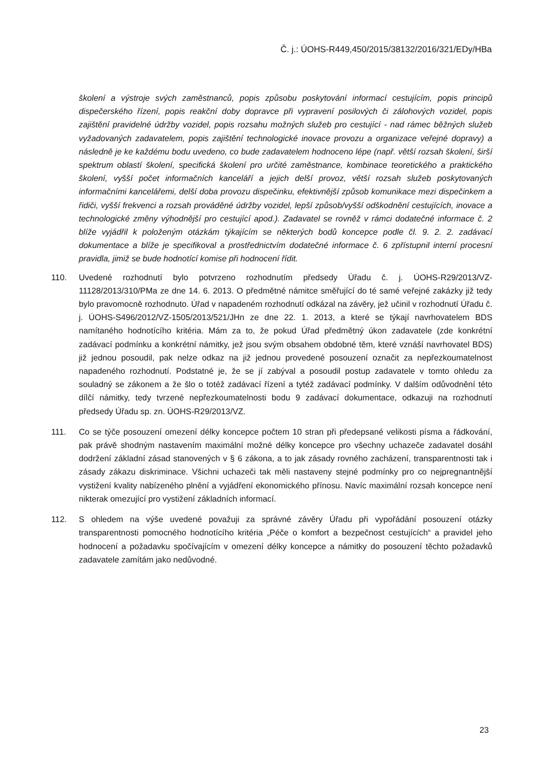Č. j.: ÚOHS-R449,450/2015/38132/2016/321/EDy/HBa
školení a výstroje svých zaměstnanců, popis způsobu poskytování informací cestujícím, popis principů dispečerského řízení, popis reakční doby dopravce při vypravení posilových či zálohových vozidel, popis zajištění pravidelné údržby vozidel, popis rozsahu možných služeb pro cestující - nad rámec běžných služeb vyžadovaných zadavatelem, popis zajištění technologické inovace provozu a organizace veřejné dopravy) a následně je ke každému bodu uvedeno, co bude zadavatelem hodnoceno lépe (např. větší rozsah školení, širší spektrum oblastí školení, specifická školení pro určité zaměstnance, kombinace teoretického a praktického školení, vyšší počet informačních kanceláří a jejich delší provoz, větší rozsah služeb poskytovaných informačními kancelářemi, delší doba provozu dispečinku, efektivnější způsob komunikace mezi dispečinkem a řidiči, vyšší frekvenci a rozsah prováděné údržby vozidel, lepší způsob/vyšší odškodnění cestujících, inovace a technologické změny výhodnější pro cestující apod.). Zadavatel se rovněž v rámci dodatečné informace č. 2 blíže vyjádřil k položeným otázkám týkajícím se některých bodů koncepce podle čl. 9. 2. 2. zadávací dokumentace a blíže je specifikoval a prostřednictvím dodatečné informace č. 6 zpřístupnil interní procesní pravidla, jimiž se bude hodnotící komise při hodnocení řídit.
110. Uvedené rozhodnutí bylo potvrzeno rozhodnutím předsedy Úřadu č. j. ÚOHS-R29/2013/VZ-11128/2013/310/PMa ze dne 14. 6. 2013. O předmětné námitce směřující do té samé veřejné zakázky již tedy bylo pravomocně rozhodnuto. Úřad v napadeném rozhodnutí odkázal na závěry, jež učinil v rozhodnutí Úřadu č. j. ÚOHS-S496/2012/VZ-1505/2013/521/JHn ze dne 22. 1. 2013, a které se týkají navrhovatelem BDS namítaného hodnotícího kritéria. Mám za to, že pokud Úřad předmětný úkon zadavatele (zde konkrétní zadávací podmínku a konkrétní námitky, jež jsou svým obsahem obdobné těm, které vznáší navrhovatel BDS) již jednou posoudil, pak nelze odkaz na již jednou provedené posouzení označit za nepřezkoumatelnost napadeného rozhodnutí. Podstatné je, že se jí zabýval a posoudil postup zadavatele v tomto ohledu za souladný se zákonem a že šlo o totéž zadávací řízení a tytéž zadávací podmínky. V dalším odůvodnění této dílčí námitky, tedy tvrzené nepřezkoumatelnosti bodu 9 zadávací dokumentace, odkazuji na rozhodnutí předsedy Úřadu sp. zn. ÚOHS-R29/2013/VZ.
111. Co se týče posouzení omezení délky koncepce počtem 10 stran při předepsané velikosti písma a řádkování, pak právě shodným nastavením maximální možné délky koncepce pro všechny uchazeče zadavatel dosáhl dodržení základní zásad stanovených v § 6 zákona, a to jak zásady rovného zacházení, transparentnosti tak i zásady zákazu diskriminace. Všichni uchazeči tak měli nastaveny stejné podmínky pro co nejpregnantnější vystižení kvality nabízeného plnění a vyjádření ekonomického přínosu. Navíc maximální rozsah koncepce není nikterak omezující pro vystižení základních informací.
112. S ohledem na výše uvedené považuji za správné závěry Úřadu při vypořádání posouzení otázky transparentnosti pomocného hodnotícího kritéria „Péče o komfort a bezpečnost cestujících“ a pravidel jeho hodnocení a požadavku spočívajícím v omezení délky koncepce a námitky do posouzení těchto požadavků zadavatele zamítám jako nedůvodné.
23